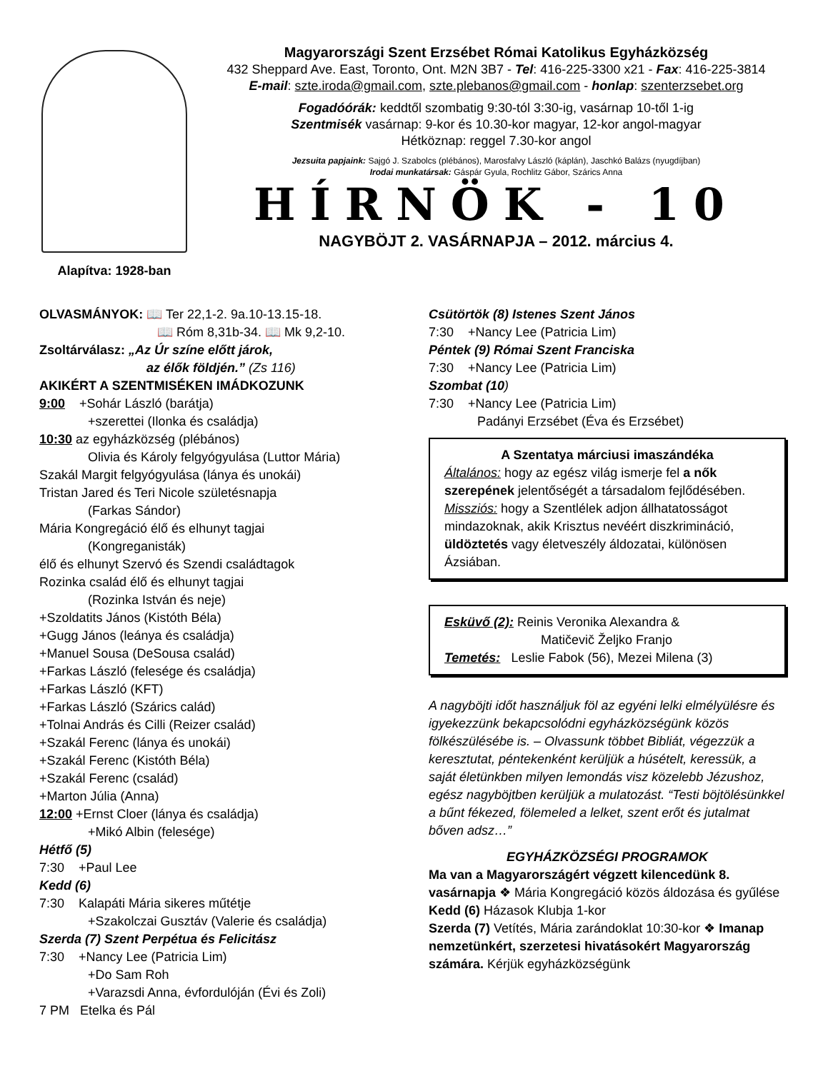Alapítva: 1928-ban
Magyarországi Szent Erzsébet Római Katolikus Egyházközség
432 Sheppard Ave. East, Toronto, Ont. M2N 3B7 - Tel: 416-225-3300 x21 - Fax: 416-225-3814
E-mail: szte.iroda@gmail.com, szte.plebanos@gmail.com - honlap: szenterzsebet.org
Fogadóórák: keddtől szombatig 9:30-tól 3:30-ig, vasárnap 10-től 1-ig
Szentmisék vasárnap: 9-kor és 10.30-kor magyar, 12-kor angol-magyar
Hétköznap: reggel 7.30-kor angol
Jezsuita papjaink: Sajgó J. Szabolcs (plébános), Marosfalvy László (káplán), Jaschkó Balázs (nyugdíjban)
Irodai munkatársak: Gáspár Gyula, Rochlitz Gábor, Szárics Anna
HÍRNÖK - 10
NAGYBÖJT 2. VASÁRNAPJA – 2012. március 4.
OLVASMÁNYOK: 📖 Ter 22,1-2. 9a.10-13.15-18.
📖 Róm 8,31b-34. 📖 Mk 9,2-10.
Zsoltárválasz: „Az Úr színe előtt járok,
az élők földjén.” (Zs 116)
AKIKÉRT A SZENTMISÉKEN IMÁDKOZUNK
9:00 +Sohár László (barátja)
+szerettei (Ilonka és családja)
10:30 az egyházközség (plébános)
Olivia és Károly felgyógyulása (Luttor Mária)
Szakál Margit felgyógyulása (lánya és unokái)
Tristan Jared és Teri Nicole születésnapja
(Farkas Sándor)
Mária Kongregáció élő és elhunyt tagjai
(Kongreganisták)
élő és elhunyt Szervó és Szendi családtagok
Rozinka család élő és elhunyt tagjai
(Rozinka István és neje)
+Szoldatits János (Kistóth Béla)
+Gugg János (leánya és családja)
+Manuel Sousa (DeSousa család)
+Farkas László (felesége és családja)
+Farkas László (KFT)
+Farkas László (Szárics calád)
+Tolnai András és Cilli (Reizer család)
+Szakál Ferenc (lánya és unokái)
+Szakál Ferenc (Kistóth Béla)
+Szakál Ferenc (család)
+Marton Júlia (Anna)
12:00 +Ernst Cloer (lánya és családja)
+Mikó Albin (felesége)
Hétfő (5)
7:30 +Paul Lee
Kedd (6)
7:30 Kalapáti Mária sikeres műtétje
+Szakolczai Gusztáv (Valerie és családja)
Szerda (7) Szent Perpétua és Felicitász
7:30 +Nancy Lee (Patricia Lim)
+Do Sam Roh
+Varazsdi Anna, évfordulóján (Évi és Zoli)
7 PM Etelka és Pál
Csütörtök (8) Istenes Szent János
7:30 +Nancy Lee (Patricia Lim)
Péntek (9) Római Szent Franciska
7:30 +Nancy Lee (Patricia Lim)
Szombat (10)
7:30 +Nancy Lee (Patricia Lim)
Padányi Erzsébet (Éva és Erzsébet)
A Szentatya márciusi imaszándéka
Általános: hogy az egész világ ismerje fel a nők szerepének jelentőségét a társadalom fejlődésében.
Missziós: hogy a Szentlélek adjon állhatatosságot mindazoknak, akik Krisztus nevéért diszkrimináció, üldöztetés vagy életveszély áldozatai, különösen Ázsiában.
Esküvő (2): Reinis Veronika Alexandra &
Matičevič Željko Franjo
Temetés: Leslie Fabok (56), Mezei Milena (3)
A nagyböjti időt használjuk föl az egyéni lelki elmélyülésre és igyekezzünk bekapcsolódni egyházközségünk közös fölkészülésébe is. – Olvassunk többet Bibliát, végezzük a keresztutat, péntekenként kerüljük a húsételt, keressük, a saját életünkben milyen lemondás visz közelebb Jézushoz, egész nagyböjtben kerüljük a mulatozást. “Testi böjtölésünkkel a bűnt fékezed, fölemeled a lelket, szent erőt és jutalmat bőven adsz…”
EGYHÁZKÖZSÉGI PROGRAMOK
Ma van a Magyarországért végzett kilencedünk 8. vasárnapja ❖ Mária Kongregáció közös áldozása és gyűlése
Kedd (6) Házasok Klubja 1-kor
Szerda (7) Vetítés, Mária zarándoklat 10:30-kor ❖ Imanap nemzetünkért, szerzetesi hivatásokért Magyarország számára. Kérjük egyházközségünk